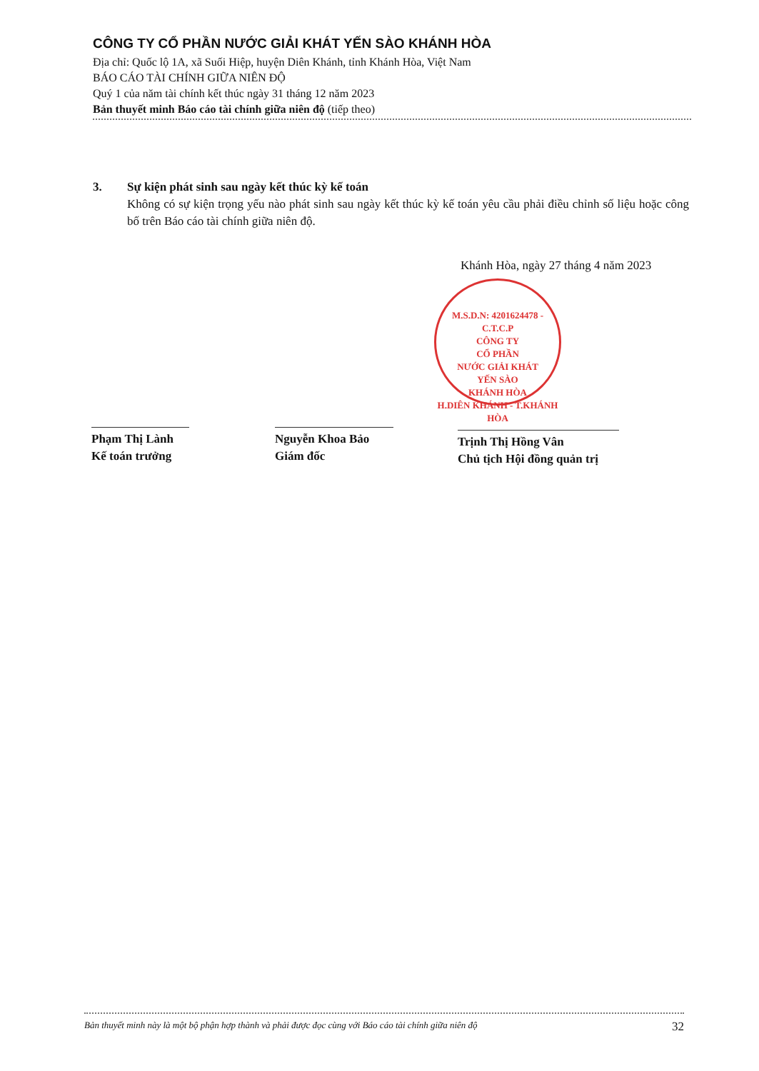CÔNG TY CỔ PHẦN NƯỚC GIẢI KHÁT YẾN SÀO KHÁNH HÒA
Địa chỉ: Quốc lộ 1A, xã Suối Hiệp, huyện Diên Khánh, tỉnh Khánh Hòa, Việt Nam
BÁO CÁO TÀI CHÍNH GIỮA NIÊN ĐỘ
Quý 1 của năm tài chính kết thúc ngày 31 tháng 12 năm 2023
Bản thuyết minh Báo cáo tài chính giữa niên độ (tiếp theo)
3. Sự kiện phát sinh sau ngày kết thúc kỳ kế toán
Không có sự kiện trọng yếu nào phát sinh sau ngày kết thúc kỳ kế toán yêu cầu phải điều chỉnh số liệu hoặc công bố trên Báo cáo tài chính giữa niên độ.
Khánh Hòa, ngày 27 tháng 4 năm 2023
M.S.D.N: 4201624478 - C.T.C.P
CÔNG TY
CỔ PHẦN
NƯỚC GIẢI KHÁT
YẾN SÀO
KHÁNH HÒA
H.DIÊN KHÁNH - T.KHÁNH HÒA
Phạm Thị Lành
Kế toán trưởng
Nguyễn Khoa Bảo
Giám đốc
Trịnh Thị Hồng Vân
Chủ tịch Hội đồng quản trị
Bản thuyết minh này là một bộ phận hợp thành và phải được đọc cùng với Báo cáo tài chính giữa niên độ 32